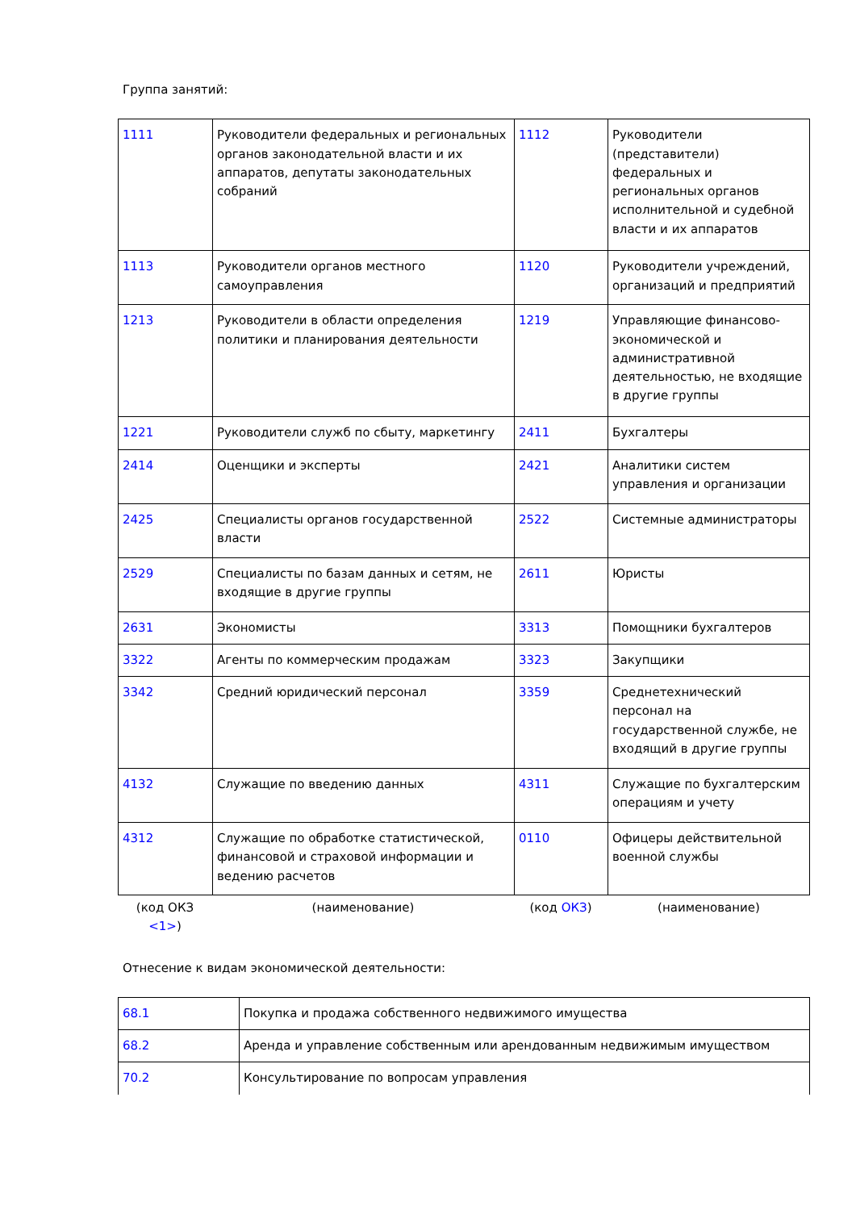Группа занятий:
| 1111 | Руководители федеральных и региональных органов законодательной власти и их аппаратов, депутаты законодательных собраний | 1112 | Руководители (представители) федеральных и региональных органов исполнительной и судебной власти и их аппаратов |
| 1113 | Руководители органов местного самоуправления | 1120 | Руководители учреждений, организаций и предприятий |
| 1213 | Руководители в области определения политики и планирования деятельности | 1219 | Управляющие финансово-экономической и административной деятельностью, не входящие в другие группы |
| 1221 | Руководители служб по сбыту, маркетингу | 2411 | Бухгалтеры |
| 2414 | Оценщики и эксперты | 2421 | Аналитики систем управления и организации |
| 2425 | Специалисты органов государственной власти | 2522 | Системные администраторы |
| 2529 | Специалисты по базам данных и сетям, не входящие в другие группы | 2611 | Юристы |
| 2631 | Экономисты | 3313 | Помощники бухгалтеров |
| 3322 | Агенты по коммерческим продажам | 3323 | Закупщики |
| 3342 | Средний юридический персонал | 3359 | Среднетехнический персонал на государственной службе, не входящий в другие группы |
| 4132 | Служащие по введению данных | 4311 | Служащие по бухгалтерским операциям и учету |
| 4312 | Служащие по обработке статистической, финансовой и страховой информации и ведению расчетов | 0110 | Офицеры действительной военной службы |
| (код ОКЗ <1> ) | (наименование) | (код ОКЗ ) | (наименование) |
Отнесение к видам экономической деятельности:
| 68.1 | Покупка и продажа собственного недвижимого имущества |
| 68.2 | Аренда и управление собственным или арендованным недвижимым имуществом |
| 70.2 | Консультирование по вопросам управления |